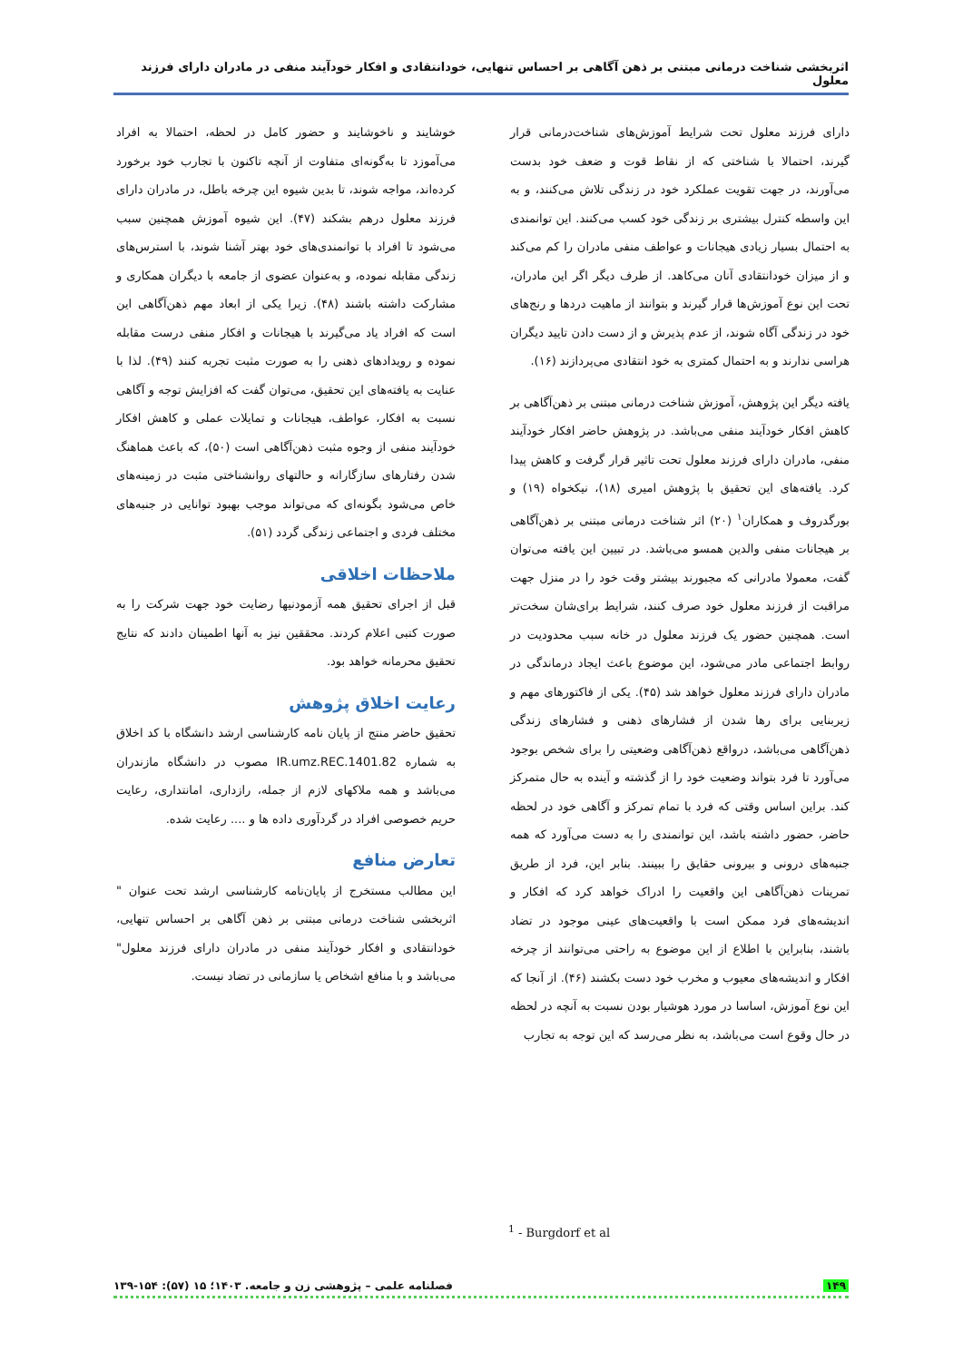اثربخشی شناخت درمانی مبتنی بر ذهن آگاهی بر احساس تنهایی، خودانتقادی و افکار خودآیند منفی در مادران دارای فرزند معلول
دارای فرزند معلول تحت شرایط آموزش‌های شناخت‌درمانی قرار گیرند، احتمالا با شناختی که از نقاط قوت و ضعف خود بدست می‌آورند، در جهت تقویت عملکرد خود در زندگی تلاش می‌کنند، و به این واسطه کنترل بیشتری بر زندگی خود کسب می‌کنند. این توانمندی به احتمال بسیار زیادی هیجانات و عواطف منفی مادران را کم می‌کند و از میزان خودانتقادی آنان می‌کاهد. از طرف دیگر اگر این مادران، تحت این نوع آموزش‌ها قرار گیرند و بتوانند از ماهیت دردها و رنج‌های خود در زندگی آگاه شوند، از عدم پذیرش و از دست دادن تایید دیگران هراسی ندارند و به احتمال کمتری به خود انتقادی می‌پردازند (۱۶).
یافته دیگر این پژوهش، آموزش شناخت درمانی مبتنی بر ذهن‌آگاهی بر کاهش افکار خودآیند منفی می‌باشد. در پژوهش حاضر افکار خودآیند منفی، مادران دارای فرزند معلول تحت تاثیر قرار گرفت و کاهش پیدا کرد. یافته‌های این تحقیق با پژوهش امیری (۱۸)، نیکخواه (۱۹) و بورگدروف و همکاران<sup>۱</sup> (۲۰) اثر شناخت درمانی مبتنی بر ذهن‌آگاهی بر هیجانات منفی والدین همسو می‌باشد. در تبیین این یافته می‌توان گفت، معمولا مادرانی که مجبورند بیشتر وقت خود را در منزل جهت مراقبت از فرزند معلول خود صرف کنند، شرایط برای‌شان سخت‌تر است. همچنین حضور یک فرزند معلول در خانه سبب محدودیت در روابط اجتماعی مادر می‌شود، این موضوع باعث ایجاد درماندگی در مادران دارای فرزند معلول خواهد شد (۴۵). یکی از فاکتورهای مهم و زیربنایی برای رها شدن از فشارهای ذهنی و فشارهای زندگی ذهن‌آگاهی می‌باشد، درواقع ذهن‌آگاهی وضعیتی را برای شخص بوجود می‌آورد تا فرد بتواند وضعیت خود را از گذشته و آینده به حال متمرکز کند. براین اساس وقتی که فرد با تمام تمرکز و آگاهی خود در لحظه حاضر، حضور داشته باشد، این توانمندی را به دست می‌آورد که همه جنبه‌های درونی و بیرونی حقایق را ببینند. بنابر این، فرد از طریق تمرینات ذهن‌آگاهی این واقعیت را ادراک خواهد کرد که افکار و اندیشه‌های فرد ممکن است با واقعیت‌های عینی موجود در تضاد باشند، بنابراین با اطلاع از این موضوع به راحتی می‌توانند از چرخه افکار و اندیشه‌های معیوب و مخرب خود دست بکشند (۴۶). از آنجا که این نوع آموزش، اساسا در مورد هوشیار بودن نسبت به آنچه در لحظه در حال وقوع است می‌باشد، به نظر می‌رسد که این توجه به تجارب
خوشایند و ناخوشایند و حضور کامل در لحظه، احتمالا به افراد می‌آموزد تا به‌گونه‌ای متفاوت از آنچه تاکنون با تجارب خود برخورد کرده‌اند، مواجه شوند، تا بدین شیوه این چرخه باطل، در مادران دارای فرزند معلول درهم بشکند (۴۷). این شیوه آموزش همچنین سبب می‌شود تا افراد با توانمندی‌های خود بهتر آشنا شوند، با استرس‌های زندگی مقابله نموده، و به‌عنوان عضوی از جامعه با دیگران همکاری و مشارکت داشته باشند (۴۸). زیرا یکی از ابعاد مهم ذهن‌آگاهی این است که افراد یاد می‌گیرند با هیجانات و افکار منفی درست مقابله نموده و رویدادهای ذهنی را به صورت مثبت تجربه کنند (۴۹). لذا با عنایت به یافته‌های این تحقیق، می‌توان گفت که افزایش توجه و آگاهی نسبت به افکار، عواطف، هیجانات و تمایلات عملی و کاهش افکار خودآیند منفی از وجوه مثبت ذهن‌آگاهی است (۵۰)، که باعث هماهنگ شدن رفتارهای سازگارانه و حالتهای روانشناختی مثبت در زمینه‌های خاص می‌شود بگونه‌ای که می‌تواند موجب بهبود توانایی در جنبه‌های مختلف فردی و اجتماعی زندگی گردد (۵۱).
ملاحظات اخلاقی
قبل از اجرای تحقیق همه آزمودنیها رضایت خود جهت شرکت را به صورت کتبی اعلام کردند. محققین نیز به آنها اطمینان دادند که نتایج تحقیق محرمانه خواهد بود.
رعایت اخلاق پژوهش
تحقیق حاضر منتج از پایان نامه کارشناسی ارشد دانشگاه با کد اخلاق به شماره IR.umz.REC.1401.82 مصوب در دانشگاه مازندران می‌باشد و همه ملاکهای لازم از جمله، رازداری، امانتداری، رعایت حریم خصوصی افراد در گردآوری داده ها و .... رعایت شده.
تعارض منافع
این مطالب مستخرج از پایان‌نامه کارشناسی ارشد تحت عنوان " اثربخشی شناخت درمانی مبتنی بر ذهن آگاهی بر احساس تنهایی، خودانتقادی و افکار خودآیند منفی در مادران دارای فرزند معلول" می‌باشد و با منافع اشخاص یا سازمانی در تضاد نیست.
<sup>1</sup> - Burgdorf et al
۱۴۹ فصلنامه علمی – پژوهشی زن و جامعه. ۱۴۰۳؛ ۱۵ (۵۷): ۱۵۴-۱۳۹